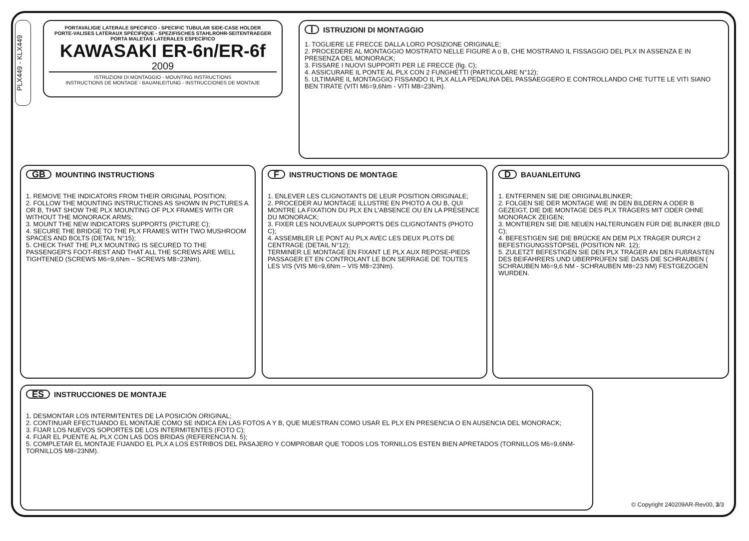PLX449 - KLX449
PORTAVALIGIE LATERALE SPECIFICO - SPECIFIC TUBULAR SIDE-CASE HOLDER
PORTE-VALISES LATÉRAUX SPÉCIFIQUE - SPEZIFISCHES STAHLROHR-SEITENTRAEGER
PORTA MALETAS LATERALES ESPECÍFICO
KAWASAKI ER-6n/ER-6f
2009
ISTRUZIONI DI MONTAGGIO - MOUNTING INSTRUCTIONS
INSTRUCTIONS DE MONTAGE - BAUANLEITUNG - INSTRUCCIONES DE MONTAJE
I ISTRUZIONI DI MONTAGGIO
1. TOGLIERE LE FRECCE DALLA LORO POSIZIONE ORIGINALE;
2. PROCEDERE AL MONTAGGIO MOSTRATO NELLE FIGURE A o B, CHE MOSTRANO IL FISSAGGIO DEL PLX IN ASSENZA E IN PRESENZA DEL MONORACK;
3. FISSARE I NUOVI SUPPORTI PER LE FRECCE (fig. C);
4. ASSICURARE IL PONTE AL PLX CON 2 FUNGHETTI (PARTICOLARE N°12);
5. ULTIMARE IL MONTAGGIO FISSANDO IL PLX ALLA PEDALINA DEL PASSAEGGERO E CONTROLLANDO CHE TUTTE LE VITI SIANO BEN TIRATE (VITI M6=9,6Nm - VITI M8=23Nm).
GB MOUNTING INSTRUCTIONS
1. REMOVE THE INDICATORS FROM THEIR ORIGINAL POSITION;
2. FOLLOW THE MOUNTING INSTRUCTIONS AS SHOWN IN PICTURES A OR B, THAT SHOW THE PLX MOUNTING OF PLX FRAMES WITH OR WITHOUT THE MONORACK ARMS;
3. MOUNT THE NEW INDICATORS SUPPORTS (PICTURE C);
4. SECURE THE BRIDGE TO THE PLX FRAMES WITH TWO MUSHROOM SPACES AND BOLTS (DETAIL N°15);
5. CHECK THAT THE PLX MOUNTING IS SECURED TO THE PASSENGER'S FOOT-REST AND THAT ALL THE SCREWS ARE WELL TIGHTENED (SCREWS M6=9,6Nm – SCREWS M8=23Nm).
F INSTRUCTIONS DE MONTAGE
1. ENLEVER LES CLIGNOTANTS DE LEUR POSITION ORIGINALE;
2. PROCEDER AU MONTAGE ILLUSTRE EN PHOTO A OU B, QUI MONTRE LA FIXATION DU PLX EN L'ABSENCE OU EN LA PRESENCE DU MONORACK;
3. FIXER LES NOUVEAUX SUPPORTS DES CLIGNOTANTS (PHOTO C);
4. ASSEMBLER LE PONT AU PLX AVEC LES DEUX PLOTS DE CENTRAGE (DETAIL N°12);
TERMINER LE MONTAGE EN FIXANT LE PLX AUX REPOSE-PIEDS PASSAGER ET EN CONTROLANT LE BON SERRAGE DE TOUTES LES VIS (VIS M6=9,6Nm – VIS M8=23Nm).
D BAUANLEITUNG
1. ENTFERNEN SIE DIE ORIGINALBLINKER;
2. FOLGEN SIE DER MONTAGE WIE IN DEN BILDERN A ODER B GEZEIGT, DIE DIE MONTAGE DES PLX TRÄGERS MIT ODER OHNE MONORACK ZEIGEN;
3. MONTIEREN SIE DIE NEUEN HALTERUNGEN FÜR DIE BLINKER (BILD C);
4. BEFESTIGEN SIE DIE BRÜCKE AN DEM PLX TRÄGER DURCH 2 BEFESTIGUNGSSTÖPSEL (POSITION NR. 12);
5. ZULETZT BEFESTIGEN SIE DEN PLX TRÄGER AN DEN FUßRASTEN DES BEIFAHRERS UND ÜBERPRÜFEN SIE DASS DIE SCHRAUBEN ( SCHRAUBEN M6=9,6 NM - SCHRAUBEN M8=23 NM) FESTGEZOGEN WURDEN.
ES INSTRUCCIONES DE MONTAJE
1. DESMONTAR LOS INTERMITENTES DE LA POSICIÓN ORIGINAL;
2. CONTINUAR EFECTUANDO EL MONTAJE COMO SE INDICA EN LAS FOTOS A Y B, QUE MUESTRAN COMO USAR EL PLX EN PRESENCIA O EN AUSENCIA DEL MONORACK;
3. FIJAR LOS NUEVOS SOPORTES DE LOS INTERMITENTES (FOTO C);
4. FIJAR EL PUENTE AL PLX CON LAS DOS BRIDAS (REFERENCIA N. 5);
5. COMPLETAR EL MONTAJE FIJANDO EL PLX A LOS ESTRIBOS DEL PASAJERO Y COMPROBAR QUE TODOS LOS TORNILLOS ESTEN BIEN APRETADOS (TORNILLOS M6=9,6NM- TORNILLOS M8=23NM).
© Copyright 240209AR-Rev00, 3/3